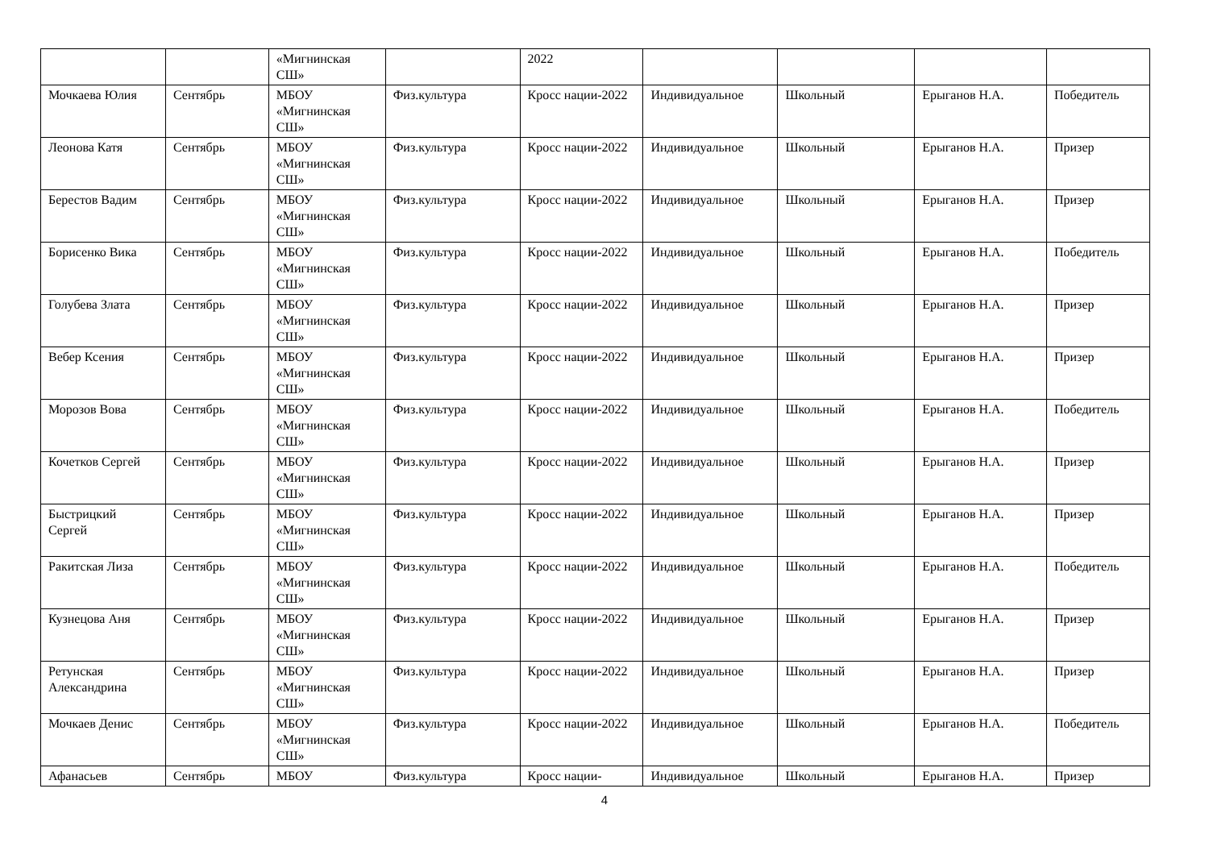| | | «Мигнинская СШ» | | 2022 | | | | |
| Мочкаева Юлия | Сентябрь | МБОУ «Мигнинская СШ» | Физ.культура | Кросс нации-2022 | Индивидуальное | Школьный | Ерыганов Н.А. | Победитель |
| Леонова Катя | Сентябрь | МБОУ «Мигнинская СШ» | Физ.культура | Кросс нации-2022 | Индивидуальное | Школьный | Ерыганов Н.А. | Призер |
| Берестов Вадим | Сентябрь | МБОУ «Мигнинская СШ» | Физ.культура | Кросс нации-2022 | Индивидуальное | Школьный | Ерыганов Н.А. | Призер |
| Борисенко Вика | Сентябрь | МБОУ «Мигнинская СШ» | Физ.культура | Кросс нации-2022 | Индивидуальное | Школьный | Ерыганов Н.А. | Победитель |
| Голубева Злата | Сентябрь | МБОУ «Мигнинская СШ» | Физ.культура | Кросс нации-2022 | Индивидуальное | Школьный | Ерыганов Н.А. | Призер |
| Вебер Ксения | Сентябрь | МБОУ «Мигнинская СШ» | Физ.культура | Кросс нации-2022 | Индивидуальное | Школьный | Ерыганов Н.А. | Призер |
| Морозов Вова | Сентябрь | МБОУ «Мигнинская СШ» | Физ.культура | Кросс нации-2022 | Индивидуальное | Школьный | Ерыганов Н.А. | Победитель |
| Кочетков Сергей | Сентябрь | МБОУ «Мигнинская СШ» | Физ.культура | Кросс нации-2022 | Индивидуальное | Школьный | Ерыганов Н.А. | Призер |
| Быстрицкий Сергей | Сентябрь | МБОУ «Мигнинская СШ» | Физ.культура | Кросс нации-2022 | Индивидуальное | Школьный | Ерыганов Н.А. | Призер |
| Ракитская Лиза | Сентябрь | МБОУ «Мигнинская СШ» | Физ.культура | Кросс нации-2022 | Индивидуальное | Школьный | Ерыганов Н.А. | Победитель |
| Кузнецова Аня | Сентябрь | МБОУ «Мигнинская СШ» | Физ.культура | Кросс нации-2022 | Индивидуальное | Школьный | Ерыганов Н.А. | Призер |
| Ретунская Александрина | Сентябрь | МБОУ «Мигнинская СШ» | Физ.культура | Кросс нации-2022 | Индивидуальное | Школьный | Ерыганов Н.А. | Призер |
| Мочкаев Денис | Сентябрь | МБОУ «Мигнинская СШ» | Физ.культура | Кросс нации-2022 | Индивидуальное | Школьный | Ерыганов Н.А. | Победитель |
| Афанасьев | Сентябрь | МБОУ | Физ.культура | Кросс нации- | Индивидуальное | Школьный | Ерыганов Н.А. | Призер |
4